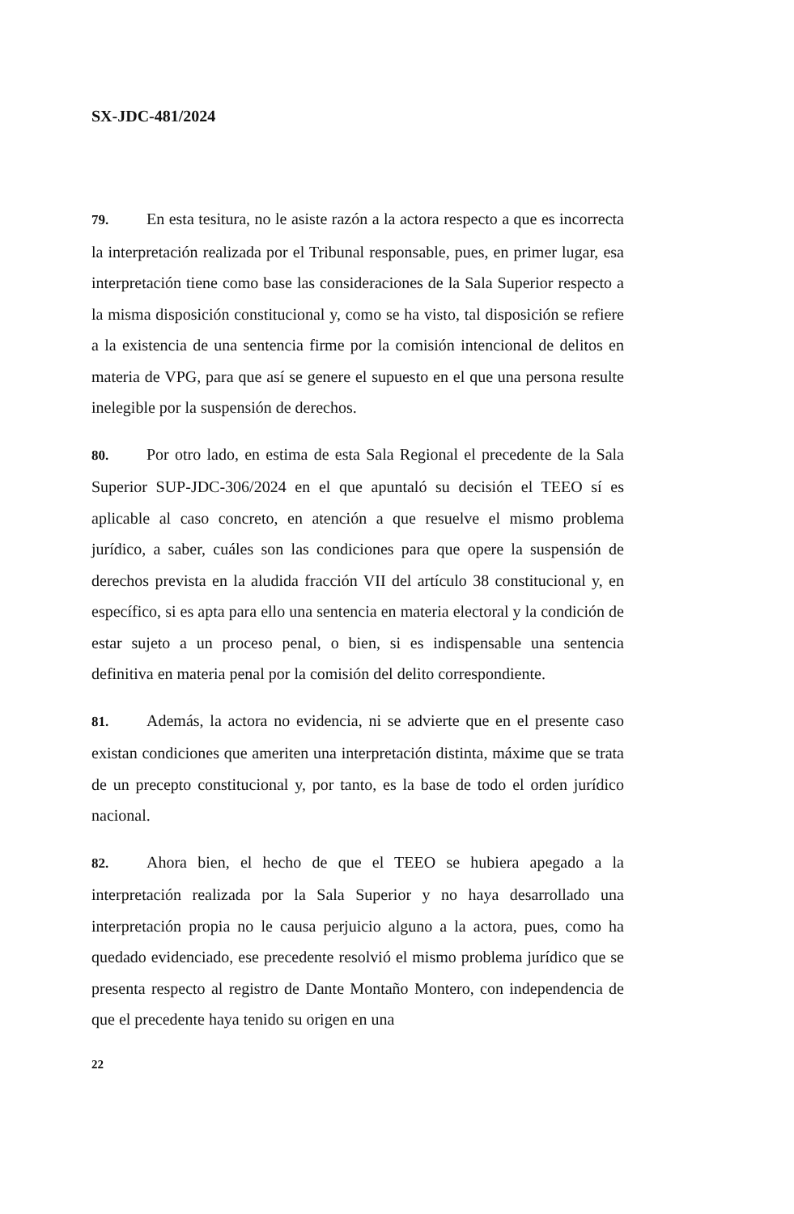SX-JDC-481/2024
79. En esta tesitura, no le asiste razón a la actora respecto a que es incorrecta la interpretación realizada por el Tribunal responsable, pues, en primer lugar, esa interpretación tiene como base las consideraciones de la Sala Superior respecto a la misma disposición constitucional y, como se ha visto, tal disposición se refiere a la existencia de una sentencia firme por la comisión intencional de delitos en materia de VPG, para que así se genere el supuesto en el que una persona resulte inelegible por la suspensión de derechos.
80. Por otro lado, en estima de esta Sala Regional el precedente de la Sala Superior SUP-JDC-306/2024 en el que apuntaló su decisión el TEEO sí es aplicable al caso concreto, en atención a que resuelve el mismo problema jurídico, a saber, cuáles son las condiciones para que opere la suspensión de derechos prevista en la aludida fracción VII del artículo 38 constitucional y, en específico, si es apta para ello una sentencia en materia electoral y la condición de estar sujeto a un proceso penal, o bien, si es indispensable una sentencia definitiva en materia penal por la comisión del delito correspondiente.
81. Además, la actora no evidencia, ni se advierte que en el presente caso existan condiciones que ameriten una interpretación distinta, máxime que se trata de un precepto constitucional y, por tanto, es la base de todo el orden jurídico nacional.
82. Ahora bien, el hecho de que el TEEO se hubiera apegado a la interpretación realizada por la Sala Superior y no haya desarrollado una interpretación propia no le causa perjuicio alguno a la actora, pues, como ha quedado evidenciado, ese precedente resolvió el mismo problema jurídico que se presenta respecto al registro de Dante Montaño Montero, con independencia de que el precedente haya tenido su origen en una
22